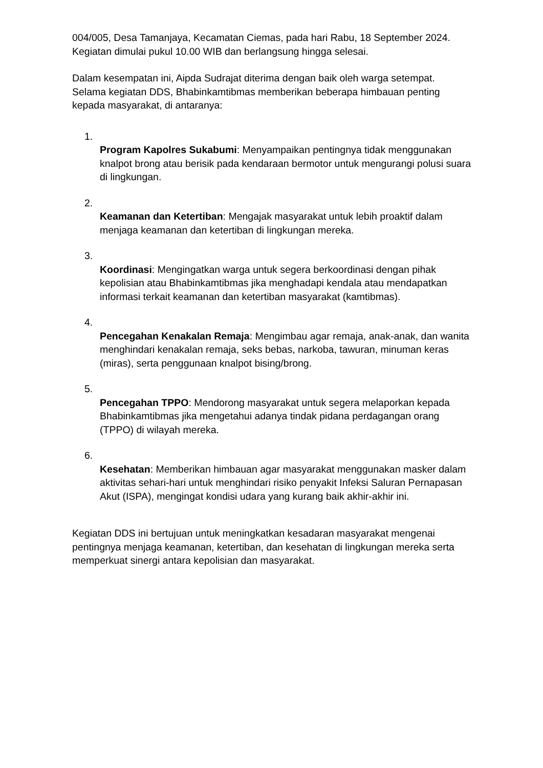004/005, Desa Tamanjaya, Kecamatan Ciemas, pada hari Rabu, 18 September 2024. Kegiatan dimulai pukul 10.00 WIB dan berlangsung hingga selesai.
Dalam kesempatan ini, Aipda Sudrajat diterima dengan baik oleh warga setempat. Selama kegiatan DDS, Bhabinkamtibmas memberikan beberapa himbauan penting kepada masyarakat, di antaranya:
1.
Program Kapolres Sukabumi: Menyampaikan pentingnya tidak menggunakan knalpot brong atau berisik pada kendaraan bermotor untuk mengurangi polusi suara di lingkungan.
2.
Keamanan dan Ketertiban: Mengajak masyarakat untuk lebih proaktif dalam menjaga keamanan dan ketertiban di lingkungan mereka.
3.
Koordinasi: Mengingatkan warga untuk segera berkoordinasi dengan pihak kepolisian atau Bhabinkamtibmas jika menghadapi kendala atau mendapatkan informasi terkait keamanan dan ketertiban masyarakat (kamtibmas).
4.
Pencegahan Kenakalan Remaja: Mengimbau agar remaja, anak-anak, dan wanita menghindari kenakalan remaja, seks bebas, narkoba, tawuran, minuman keras (miras), serta penggunaan knalpot bising/brong.
5.
Pencegahan TPPO: Mendorong masyarakat untuk segera melaporkan kepada Bhabinkamtibmas jika mengetahui adanya tindak pidana perdagangan orang (TPPO) di wilayah mereka.
6.
Kesehatan: Memberikan himbauan agar masyarakat menggunakan masker dalam aktivitas sehari-hari untuk menghindari risiko penyakit Infeksi Saluran Pernapasan Akut (ISPA), mengingat kondisi udara yang kurang baik akhir-akhir ini.
Kegiatan DDS ini bertujuan untuk meningkatkan kesadaran masyarakat mengenai pentingnya menjaga keamanan, ketertiban, dan kesehatan di lingkungan mereka serta memperkuat sinergi antara kepolisian dan masyarakat.